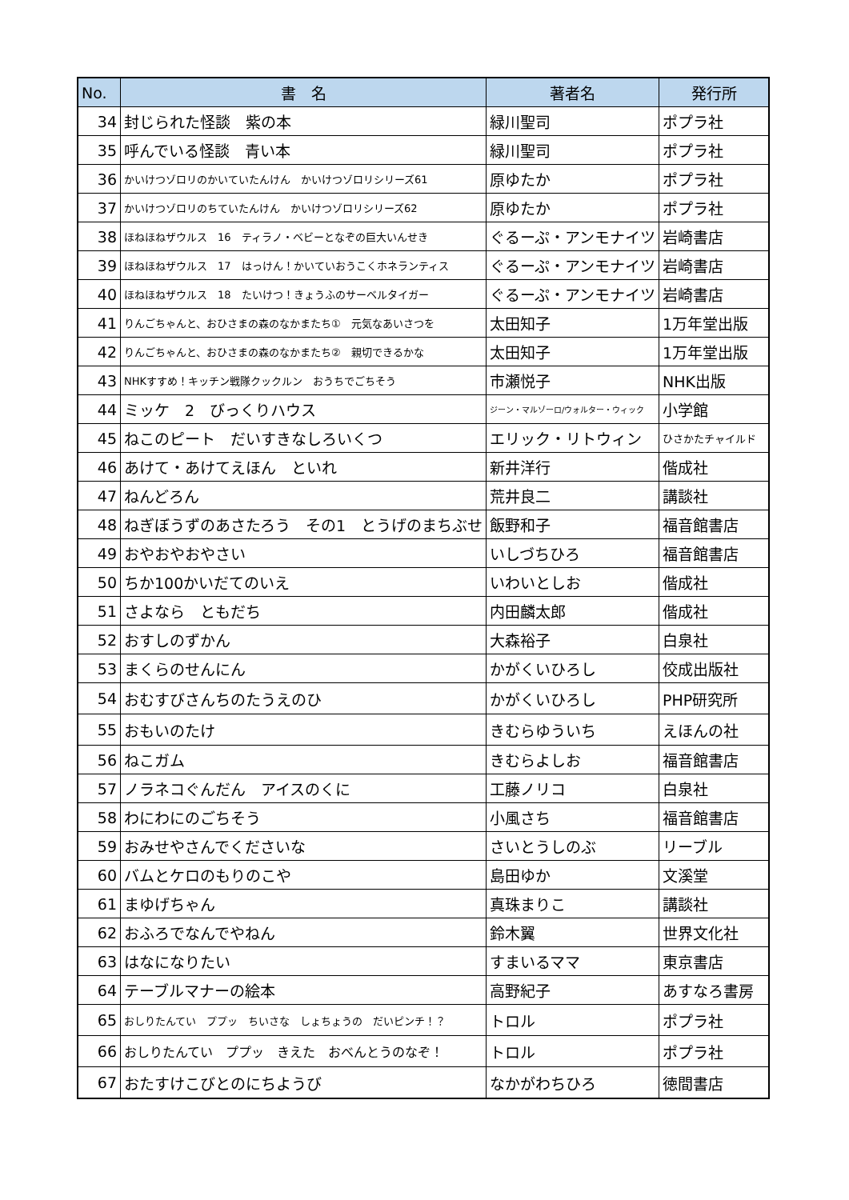| No. | 書 名 | 著者名 | 発行所 |
| --- | --- | --- | --- |
| 34 | 封じられた怪談 紫の本 | 緑川聖司 | ポプラ社 |
| 35 | 呼んでいる怪談 青い本 | 緑川聖司 | ポプラ社 |
| 36 | かいけつゾロリのかいていたんけん かいけつゾロリシリーズ61 | 原ゆたか | ポプラ社 |
| 37 | かいけつゾロリのちていたんけん かいけつゾロリシリーズ62 | 原ゆたか | ポプラ社 |
| 38 | ほねほねザウルス 16 ティラノ・ベビーとなぞの巨大いんせき | ぐるーぷ・アンモナイツ | 岩崎書店 |
| 39 | ほねほねザウルス 17 はっけん！かいていおうこくホネランティス | ぐるーぷ・アンモナイツ | 岩崎書店 |
| 40 | ほねほねザウルス 18 たいけつ！きょうふのサーベルタイガー | ぐるーぷ・アンモナイツ | 岩崎書店 |
| 41 | りんごちゃんと、おひさまの森のなかまたち① 元気なあいさつを | 太田知子 | 1万年堂出版 |
| 42 | りんごちゃんと、おひさまの森のなかまたち② 親切できるかな | 太田知子 | 1万年堂出版 |
| 43 | NHKすすめ！キッチン戦隊クックルン おうちでごちそう | 市瀬悦子 | NHK出版 |
| 44 | ミッケ 2 びっくりハウス | ジーン・マルゾーロ/ウォルター・ウィック | 小学館 |
| 45 | ねこのピート だいすきなしろいくつ | エリック・リトウィン | ひさかたチャイルド |
| 46 | あけて・あけてえほん といれ | 新井洋行 | 偕成社 |
| 47 | ねんどろん | 荒井良二 | 講談社 |
| 48 | ねぎぼうずのあさたろう その1 とうげのまちぶせ | 飯野和子 | 福音館書店 |
| 49 | おやおやおやさい | いしづちひろ | 福音館書店 |
| 50 | ちか100かいだてのいえ | いわいとしお | 偕成社 |
| 51 | さよなら ともだち | 内田麟太郎 | 偕成社 |
| 52 | おすしのずかん | 大森裕子 | 白泉社 |
| 53 | まくらのせんにん | かがくいひろし | 佼成出版社 |
| 54 | おむすびさんちのたうえのひ | かがくいひろし | PHP研究所 |
| 55 | おもいのたけ | きむらゆういち | えほんの社 |
| 56 | ねこガム | きむらよしお | 福音館書店 |
| 57 | ノラネコぐんだん アイスのくに | 工藤ノリコ | 白泉社 |
| 58 | わにわにのごちそう | 小風さち | 福音館書店 |
| 59 | おみせやさんでくださいな | さいとうしのぶ | リーブル |
| 60 | バムとケロのもりのこや | 島田ゆか | 文溪堂 |
| 61 | まゆげちゃん | 真珠まりこ | 講談社 |
| 62 | おふろでなんでやねん | 鈴木翼 | 世界文化社 |
| 63 | はなになりたい | すまいるママ | 東京書店 |
| 64 | テーブルマナーの絵本 | 高野紀子 | あすなろ書房 |
| 65 | おしりたんてい ププッ ちいさな しょちょうの だいピンチ！？ | トロル | ポプラ社 |
| 66 | おしりたんてい ププッ きえた おべんとうのなぞ！ | トロル | ポプラ社 |
| 67 | おたすけこびとのにちようび | なかがわちひろ | 徳間書店 |